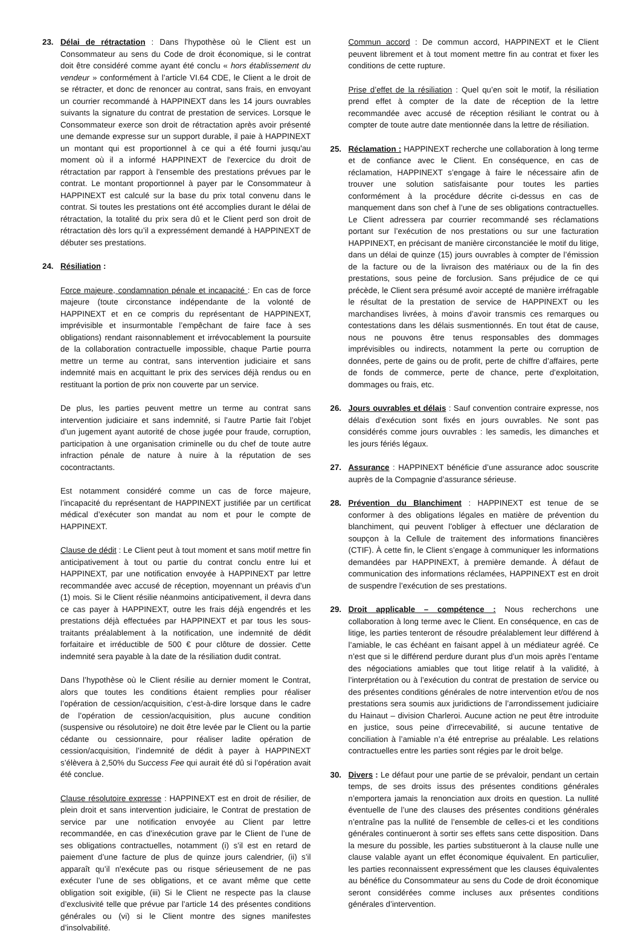23. Délai de rétractation : Dans l’hypothèse où le Client est un Consommateur au sens du Code de droit économique, si le contrat doit être considéré comme ayant été conclu « hors établissement du vendeur » conformément à l’article VI.64 CDE, le Client a le droit de se rétracter, et donc de renoncer au contrat, sans frais, en envoyant un courrier recommandé à HAPPINEXT dans les 14 jours ouvrables suivants la signature du contrat de prestation de services. Lorsque le Consommateur exerce son droit de rétractation après avoir présenté une demande expresse sur un support durable, il paie à HAPPINEXT un montant qui est proportionnel à ce qui a été fourni jusqu'au moment où il a informé HAPPINEXT de l'exercice du droit de rétractation par rapport à l'ensemble des prestations prévues par le contrat. Le montant proportionnel à payer par le Consommateur à HAPPINEXT est calculé sur la base du prix total convenu dans le contrat. Si toutes les prestations ont été accomplies durant le délai de rétractation, la totalité du prix sera dû et le Client perd son droit de rétractation dès lors qu’il a expressément demandé à HAPPINEXT de débuter ses prestations.
24. Résiliation :
Force majeure, condamnation pénale et incapacité : En cas de force majeure (toute circonstance indépendante de la volonté de HAPPINEXT et en ce compris du représentant de HAPPINEXT, imprévisible et insurmontable l’empêchant de faire face à ses obligations) rendant raisonnablement et irrévocablement la poursuite de la collaboration contractuelle impossible, chaque Partie pourra mettre un terme au contrat, sans intervention judiciaire et sans indemnité mais en acquittant le prix des services déjà rendus ou en restituant la portion de prix non couverte par un service.
De plus, les parties peuvent mettre un terme au contrat sans intervention judiciaire et sans indemnité, si l’autre Partie fait l’objet d’un jugement ayant autorité de chose jugée pour fraude, corruption, participation à une organisation criminelle ou du chef de toute autre infraction pénale de nature à nuire à la réputation de ses cocontractants.
Est notamment considéré comme un cas de force majeure, l’incapacité du représentant de HAPPINEXT justifiée par un certificat médical d’exécuter son mandat au nom et pour le compte de HAPPINEXT.
Clause de dédit : Le Client peut à tout moment et sans motif mettre fin anticipativement à tout ou partie du contrat conclu entre lui et HAPPINEXT, par une notification envoyée à HAPPINEXT par lettre recommandée avec accusé de réception, moyennant un préavis d’un (1) mois. Si le Client résilie néanmoins anticipativement, il devra dans ce cas payer à HAPPINEXT, outre les frais déjà engendrés et les prestations déjà effectuées par HAPPINEXT et par tous les sous-traitants préalablement à la notification, une indemnité de dédit forfaitaire et irréductible de 500 € pour clôture de dossier. Cette indemnité sera payable à la date de la résiliation dudit contrat.
Dans l’hypothèse où le Client résilie au dernier moment le Contrat, alors que toutes les conditions étaient remplies pour réaliser l’opération de cession/acquisition, c’est-à-dire lorsque dans le cadre de l’opération de cession/acquisition, plus aucune condition (suspensive ou résolutoire) ne doit être levée par le Client ou la partie cédante ou cessionnaire, pour réaliser ladite opération de cession/acquisition, l’indemnité de dédit à payer à HAPPINEXT s’élèvera à 2,50% du Success Fee qui aurait été dû si l’opération avait été conclue.
Clause résolutoire expresse : HAPPINEXT est en droit de résilier, de plein droit et sans intervention judiciaire, le Contrat de prestation de service par une notification envoyée au Client par lettre recommandée, en cas d’inexécution grave par le Client de l’une de ses obligations contractuelles, notamment (i) s’il est en retard de paiement d’une facture de plus de quinze jours calendrier, (ii) s’il apparaît qu’il n'exécute pas ou risque sérieusement de ne pas exécuter l’une de ses obligations, et ce avant même que cette obligation soit exigible, (iii) Si le Client ne respecte pas la clause d’exclusivité telle que prévue par l’article 14 des présentes conditions générales ou (vi) si le Client montre des signes manifestes d’insolvabilité.
Commun accord : De commun accord, HAPPINEXT et le Client peuvent librement et à tout moment mettre fin au contrat et fixer les conditions de cette rupture.
Prise d’effet de la résiliation : Quel qu’en soit le motif, la résiliation prend effet à compter de la date de réception de la lettre recommandée avec accusé de réception résiliant le contrat ou à compter de toute autre date mentionnée dans la lettre de résiliation.
25. Réclamation : HAPPINEXT recherche une collaboration à long terme et de confiance avec le Client. En conséquence, en cas de réclamation, HAPPINEXT s’engage à faire le nécessaire afin de trouver une solution satisfaisante pour toutes les parties conformément à la procédure décrite ci-dessus en cas de manquement dans son chef à l’une de ses obligations contractuelles. Le Client adressera par courrier recommandé ses réclamations portant sur l’exécution de nos prestations ou sur une facturation HAPPINEXT, en précisant de manière circonstanciée le motif du litige, dans un délai de quinze (15) jours ouvrables à compter de l’émission de la facture ou de la livraison des matériaux ou de la fin des prestations, sous peine de forclusion. Sans préjudice de ce qui précède, le Client sera présumé avoir accepté de manière irréfragable le résultat de la prestation de service de HAPPINEXT ou les marchandises livrées, à moins d’avoir transmis ces remarques ou contestations dans les délais susmentionnés. En tout état de cause, nous ne pouvons être tenus responsables des dommages imprévisibles ou indirects, notamment la perte ou corruption de données, perte de gains ou de profit, perte de chiffre d’affaires, perte de fonds de commerce, perte de chance, perte d’exploitation, dommages ou frais, etc.
26. Jours ouvrables et délais : Sauf convention contraire expresse, nos délais d’exécution sont fixés en jours ouvrables. Ne sont pas considérés comme jours ouvrables : les samedis, les dimanches et les jours fériés légaux.
27. Assurance : HAPPINEXT bénéficie d’une assurance adoc souscrite auprès de la Compagnie d’assurance sérieuse.
28. Prévention du Blanchiment : HAPPINEXT est tenue de se conformer à des obligations légales en matière de prévention du blanchiment, qui peuvent l’obliger à effectuer une déclaration de soupçon à la Cellule de traitement des informations financières (CTIF). À cette fin, le Client s’engage à communiquer les informations demandées par HAPPINEXT, à première demande. À défaut de communication des informations réclamées, HAPPINEXT est en droit de suspendre l’exécution de ses prestations.
29. Droit applicable – compétence : Nous recherchons une collaboration à long terme avec le Client. En conséquence, en cas de litige, les parties tenteront de résoudre préalablement leur différend à l’amiable, le cas échéant en faisant appel à un médiateur agréé. Ce n’est que si le différend perdure durant plus d’un mois après l’entame des négociations amiables que tout litige relatif à la validité, à l’interprétation ou à l’exécution du contrat de prestation de service ou des présentes conditions générales de notre intervention et/ou de nos prestations sera soumis aux juridictions de l’arrondissement judiciaire du Hainaut – division Charleroi. Aucune action ne peut être introduite en justice, sous peine d’irrecevabilité, si aucune tentative de conciliation à l’amiable n’a été entreprise au préalable. Les relations contractuelles entre les parties sont régies par le droit belge.
30. Divers : Le défaut pour une partie de se prévaloir, pendant un certain temps, de ses droits issus des présentes conditions générales n’emportera jamais la renonciation aux droits en question. La nullité éventuelle de l’une des clauses des présentes conditions générales n’entraîne pas la nullité de l’ensemble de celles-ci et les conditions générales continueront à sortir ses effets sans cette disposition. Dans la mesure du possible, les parties substitueront à la clause nulle une clause valable ayant un effet économique équivalent. En particulier, les parties reconnaissent expressément que les clauses équivalentes au bénéfice du Consommateur au sens du Code de droit économique seront considérées comme incluses aux présentes conditions générales d’intervention.